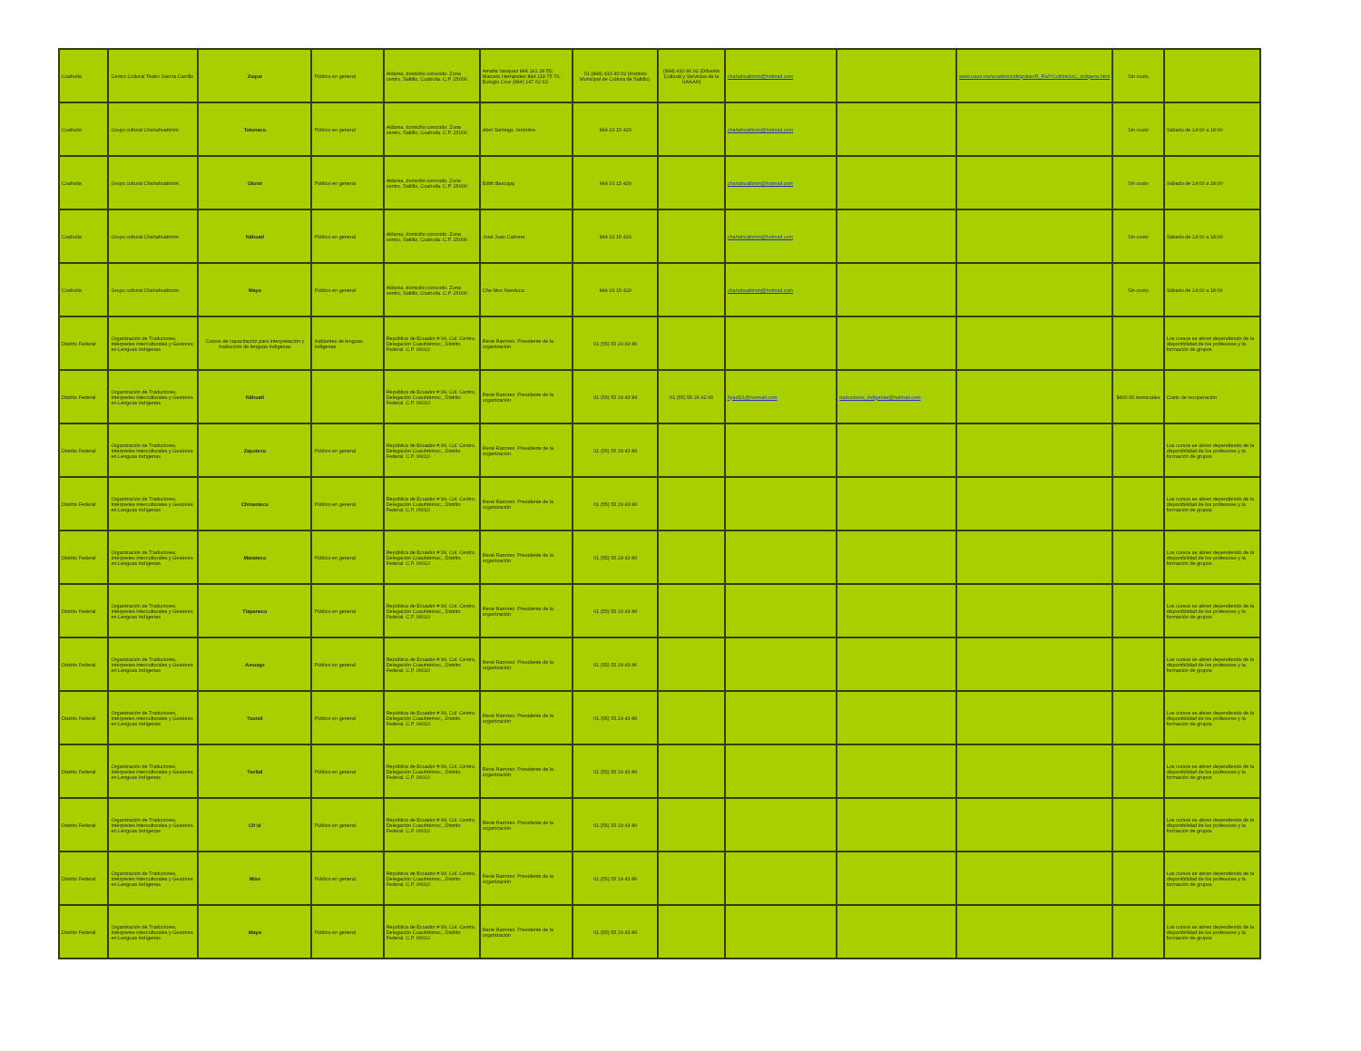| Coahuila | Centro Cultural Teatro García Carrillo | Zoque | Público en general | Aldama, domicilio conocido. Zona centro, Saltillo, Coahuila. C.P. 25000 | Amalia Vazquez 844 161 28 55; Marcelo Hernández 844 119 75 76; Eulogio Cruz (844) 147 62 62 | 01 (844) 410 40 02 (Instituto Municipal de Cultura de Saltillo). | (844) 410 40 02 (Difusión Cultural y Servicios de la UAAAN) | chahahualtznin@hotmail.com | | www.uaan.mx/academic/dirgralac/R_RaiYCult/inicioC_indigena.html | Sin costo | |
| Coahuila | Grupo cultural Chahahualtznin | Totonaco | Público en general | Aldama, domicilio conocido. Zona centro, Saltillo, Coahuila. C.P. 25000 | Abel Santiago Jerónimo | 844 16 15 429 | | chahahualtznin@hotmail.com | | | Sin costo | Sábado de 14:00 a 18:00 |
| Coahuila | Grupo cultural Chahahualtznin | Otomí | Público en general | Aldama, domicilio conocido. Zona centro, Saltillo, Coahuila. C.P. 25000 | Edith Baxcajaj | 844 16 15 429 | | chahahualtznin@hotmail.com | | | Sin costo | Sábado de 14:00 a 18:00 |
| Coahuila | Grupo cultural Chahahualtznin | Náhuatl | Público en general | Aldama, domicilio conocido. Zona centro, Saltillo, Coahuila. C.P. 25000 | José Juan Cabrera | 844 16 15 429 | | chahahualtznin@hotmail.com | | | Sin costo | Sábado de 14:00 a 18:00 |
| Coahuila | Grupo cultural Chahahualtznin | Maya | Público en general | Aldama, domicilio conocido. Zona centro, Saltillo, Coahuila. C.P. 25000 | Che Moo Nanduca | 844 16 15 429 | | chahahualtznin@hotmail.com | | | Sin costo | Sábado de 14:00 a 18:00 |
| Distrito Federal | Organización de Traductores, Intérpretes interculturales y Gestores en Lenguas Indígenas | Cursos de capacitación para interpretación y traducción de lenguas indígenas | Hablantes de lenguas indígenas | República de Ecuador # 99, Col. Centro, Delegación Cuauhtémoc,, Distrito Federal. C.P. 06010 | René Ramírez. Presidente de la organización | 01 (55) 55 29 43 86 | | | | | | Los cursos se abren dependiendo de la disponibilidad de los profesores y la formación de grupos |
| Distrito Federal | Organización de Traductores, Intérpretes interculturales y Gestores en Lenguas Indígenas | Náhuatl | | República de Ecuador # 99, Col. Centro, Delegación Cuauhtémoc,, Distrito Federal. C.P. 06010 | René Ramírez. Presidente de la organización | 01 (55) 55 29 43 84 | 01 (55) 55 26 42 00 | hyadi21@hormail.com | traductores_indigenas@hotmail.com | | $400.00 mensuales | Costo de recuperación |
| Distrito Federal | Organización de Traductores, Intérpretes interculturales y Gestores en Lenguas Indígenas | Zapoteco | Público en general | República de Ecuador # 99, Col. Centro, Delegación Cuauhtémoc,, Distrito Federal. C.P. 06010 | René Ramírez. Presidente de la organización | 01 (55) 55 29 43 86 | | | | | | Los cursos se abren dependiendo de la disponibilidad de los profesores y la formación de grupos |
| Distrito Federal | Organización de Traductores, Intérpretes interculturales y Gestores en Lenguas Indígenas | Chinanteco | Público en general | República de Ecuador # 99, Col. Centro, Delegación Cuauhtémoc,, Distrito Federal. C.P. 06010 | René Ramírez. Presidente de la organización | 01 (55) 55 29 43 86 | | | | | | Los cursos se abren dependiendo de la disponibilidad de los profesores y la formación de grupos |
| Distrito Federal | Organización de Traductores, Intérpretes interculturales y Gestores en Lenguas Indígenas | Mazateco | Público en general | República de Ecuador # 99, Col. Centro, Delegación Cuauhtémoc,, Distrito Federal. C.P. 06010 | René Ramírez. Presidente de la organización | 01 (55) 55 29 43 86 | | | | | | Los cursos se abren dependiendo de la disponibilidad de los profesores y la formación de grupos |
| Distrito Federal | Organización de Traductores, Intérpretes interculturales y Gestores en Lenguas Indígenas | Tlapaneco | Público en general | República de Ecuador # 99, Col. Centro, Delegación Cuauhtémoc,, Distrito Federal. C.P. 06010 | René Ramírez. Presidente de la organización | 01 (55) 55 29 43 86 | | | | | | Los cursos se abren dependiendo de la disponibilidad de los profesores y la formación de grupos |
| Distrito Federal | Organización de Traductores, Intérpretes interculturales y Gestores en Lenguas Indígenas | Amuzgo | Público en general | República de Ecuador # 99, Col. Centro, Delegación Cuauhtémoc,, Distrito Federal. C.P. 06010 | René Ramírez. Presidente de la organización | 01 (55) 55 29 43 86 | | | | | | Los cursos se abren dependiendo de la disponibilidad de los profesores y la formación de grupos |
| Distrito Federal | Organización de Traductores, Intérpretes interculturales y Gestores en Lenguas Indígenas | Tsotsil | Público en general | República de Ecuador # 99, Col. Centro, Delegación Cuauhtémoc,, Distrito Federal. C.P. 06010 | René Ramírez. Presidente de la organización | 01 (55) 55 29 43 86 | | | | | | Los cursos se abren dependiendo de la disponibilidad de los profesores y la formación de grupos |
| Distrito Federal | Organización de Traductores, Intérpretes interculturales y Gestores en Lenguas Indígenas | Tseltal | Público en general | República de Ecuador # 99, Col. Centro, Delegación Cuauhtémoc,, Distrito Federal. C.P. 06010 | René Ramírez. Presidente de la organización | 01 (55) 55 29 43 86 | | | | | | Los cursos se abren dependiendo de la disponibilidad de los profesores y la formación de grupos |
| Distrito Federal | Organización de Traductores, Intérpretes interculturales y Gestores en Lenguas Indígenas | Ch'ol | Público en general | República de Ecuador # 99, Col. Centro, Delegación Cuauhtémoc,, Distrito Federal. C.P. 06010 | René Ramírez. Presidente de la organización | 01 (55) 55 29 43 86 | | | | | | Los cursos se abren dependiendo de la disponibilidad de los profesores y la formación de grupos |
| Distrito Federal | Organización de Traductores, Intérpretes interculturales y Gestores en Lenguas Indígenas | Mixe | Público en general | República de Ecuador # 99, Col. Centro, Delegación Cuauhtémoc,, Distrito Federal. C.P. 06010 | René Ramírez. Presidente de la organización | 01 (55) 55 29 43 86 | | | | | | Los cursos se abren dependiendo de la disponibilidad de los profesores y la formación de grupos |
| Distrito Federal | Organización de Traductores, Intérpretes interculturales y Gestores en Lenguas Indígenas | Maya | Público en general | República de Ecuador # 99, Col. Centro, Delegación Cuauhtémoc,, Distrito Federal. C.P. 06010 | René Ramírez. Presidente de la organización | 01 (55) 55 29 43 86 | | | | | | Los cursos se abren dependiendo de la disponibilidad de los profesores y la formación de grupos |